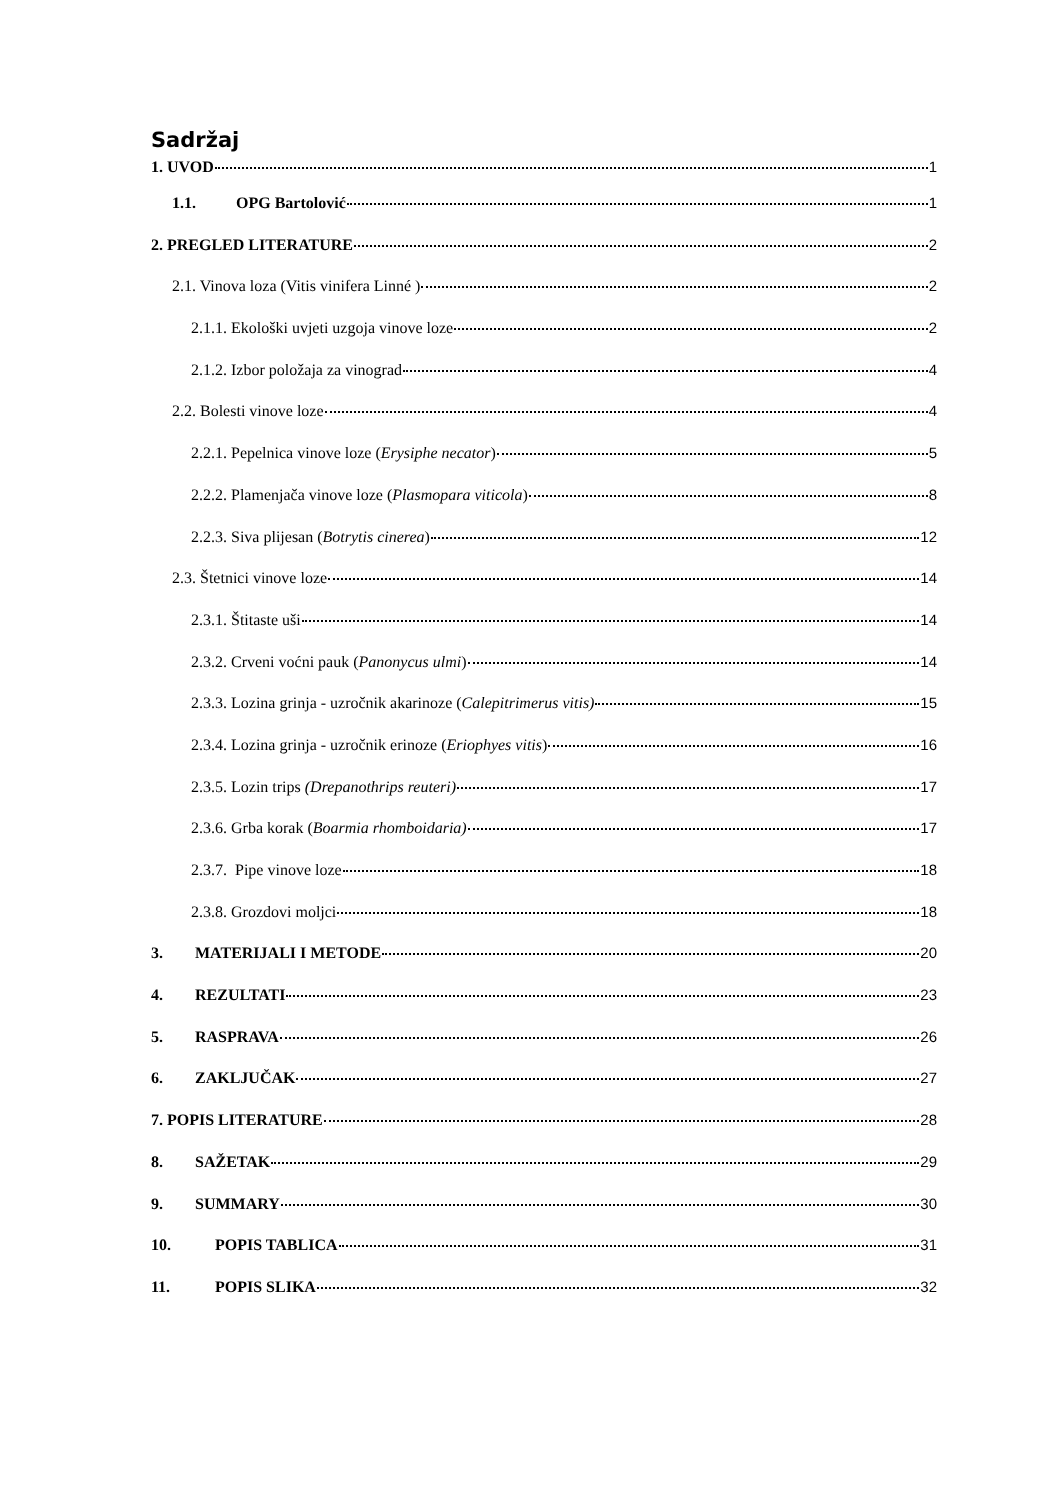Sadržaj
1. UVOD 1
1.1. OPG Bartolović 1
2. PREGLED LITERATURE 2
2.1. Vinova loza (Vitis vinifera Linné ) 2
2.1.1. Ekološki uvjeti uzgoja vinove loze 2
2.1.2. Izbor položaja za vinograd 4
2.2. Bolesti vinove loze 4
2.2.1. Pepelnica vinove loze (Erysiphe necator) 5
2.2.2. Plamenjača vinove loze (Plasmopara viticola) 8
2.2.3. Siva plijesan (Botrytis cinerea) 12
2.3. Štetnici vinove loze 14
2.3.1. Štitaste uši 14
2.3.2. Crveni voćni pauk (Panonycus ulmi) 14
2.3.3. Lozina grinja - uzročnik akarinoze (Calepitrimerus vitis) 15
2.3.4. Lozina grinja - uzročnik erinoze (Eriophyes vitis) 16
2.3.5. Lozin trips (Drepanothrips reuteri) 17
2.3.6. Grba korak (Boarmia rhomboidaria) 17
2.3.7. Pipe vinove loze 18
2.3.8. Grozdovi moljci 18
3. MATERIJALI I METODE 20
4. REZULTATI 23
5. RASPRAVA 26
6. ZAKLJUČAK 27
7. POPIS LITERATURE 28
8. SAŽETAK 29
9. SUMMARY 30
10. POPIS TABLICA 31
11. POPIS SLIKA 32